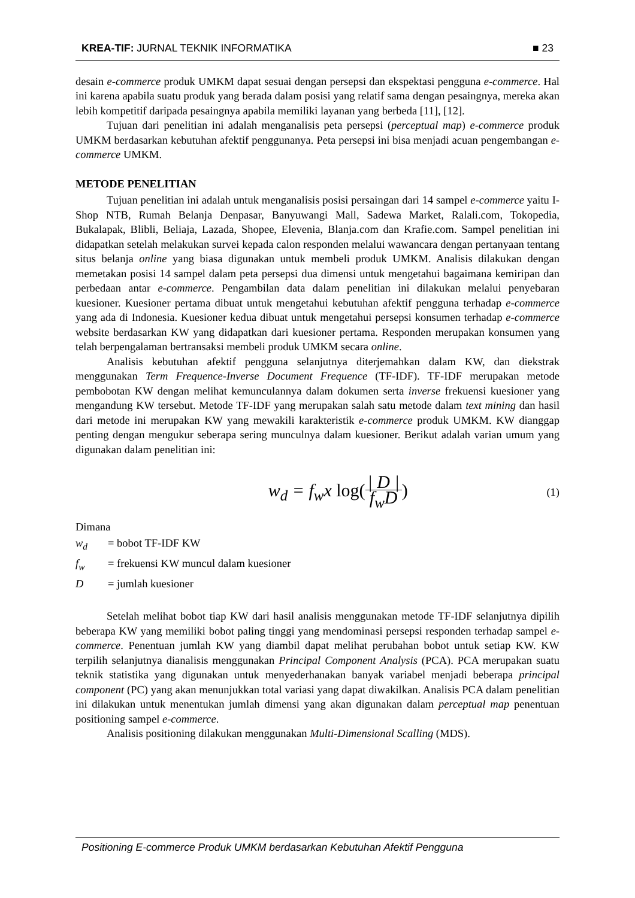KREA-TIF: JURNAL TEKNIK INFORMATIKA
■ 23
desain e-commerce produk UMKM dapat sesuai dengan persepsi dan ekspektasi pengguna e-commerce. Hal ini karena apabila suatu produk yang berada dalam posisi yang relatif sama dengan pesaingnya, mereka akan lebih kompetitif daripada pesaingnya apabila memiliki layanan yang berbeda [11], [12].
Tujuan dari penelitian ini adalah menganalisis peta persepsi (perceptual map) e-commerce produk UMKM berdasarkan kebutuhan afektif penggunanya. Peta persepsi ini bisa menjadi acuan pengembangan e-commerce UMKM.
METODE PENELITIAN
Tujuan penelitian ini adalah untuk menganalisis posisi persaingan dari 14 sampel e-commerce yaitu I-Shop NTB, Rumah Belanja Denpasar, Banyuwangi Mall, Sadewa Market, Ralali.com, Tokopedia, Bukalapak, Blibli, Beliaja, Lazada, Shopee, Elevenia, Blanja.com dan Krafie.com. Sampel penelitian ini didapatkan setelah melakukan survei kepada calon responden melalui wawancara dengan pertanyaan tentang situs belanja online yang biasa digunakan untuk membeli produk UMKM. Analisis dilakukan dengan memetakan posisi 14 sampel dalam peta persepsi dua dimensi untuk mengetahui bagaimana kemiripan dan perbedaan antar e-commerce. Pengambilan data dalam penelitian ini dilakukan melalui penyebaran kuesioner. Kuesioner pertama dibuat untuk mengetahui kebutuhan afektif pengguna terhadap e-commerce yang ada di Indonesia. Kuesioner kedua dibuat untuk mengetahui persepsi konsumen terhadap e-commerce website berdasarkan KW yang didapatkan dari kuesioner pertama. Responden merupakan konsumen yang telah berpengalaman bertransaksi membeli produk UMKM secara online.
Analisis kebutuhan afektif pengguna selanjutnya diterjemahkan dalam KW, dan diekstrak menggunakan Term Frequence-Inverse Document Frequence (TF-IDF). TF-IDF merupakan metode pembobotan KW dengan melihat kemunculannya dalam dokumen serta inverse frekuensi kuesioner yang mengandung KW tersebut. Metode TF-IDF yang merupakan salah satu metode dalam text mining dan hasil dari metode ini merupakan KW yang mewakili karakteristik e-commerce produk UMKM. KW dianggap penting dengan mengukur seberapa sering munculnya dalam kuesioner. Berikut adalah varian umum yang digunakan dalam penelitian ini:
w<sub>d</sub> = f<sub>w</sub>x log(| D | f<sub>w</sub>D)
(1)
Dimana
| w<sub>d</sub> | = bobot TF-IDF KW |
| f<sub>w</sub> | = frekuensi KW muncul dalam kuesioner |
| D | = jumlah kuesioner |
Setelah melihat bobot tiap KW dari hasil analisis menggunakan metode TF-IDF selanjutnya dipilih beberapa KW yang memiliki bobot paling tinggi yang mendominasi persepsi responden terhadap sampel e-commerce. Penentuan jumlah KW yang diambil dapat melihat perubahan bobot untuk setiap KW. KW terpilih selanjutnya dianalisis menggunakan Principal Component Analysis (PCA). PCA merupakan suatu teknik statistika yang digunakan untuk menyederhanakan banyak variabel menjadi beberapa principal component (PC) yang akan menunjukkan total variasi yang dapat diwakilkan. Analisis PCA dalam penelitian ini dilakukan untuk menentukan jumlah dimensi yang akan digunakan dalam perceptual map penentuan positioning sampel e-commerce.
Analisis positioning dilakukan menggunakan Multi-Dimensional Scalling (MDS).
Positioning E-commerce Produk UMKM berdasarkan Kebutuhan Afektif Pengguna